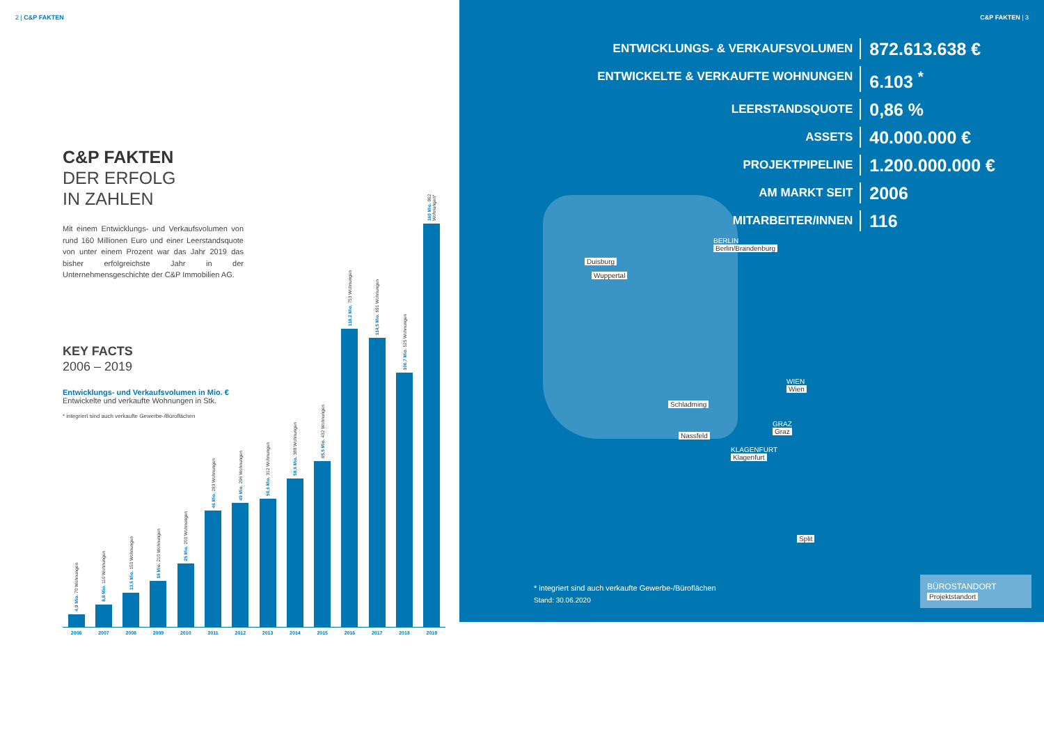2 | C&P FAKTEN
C&P FAKTEN
DER ERFOLG
IN ZAHLEN
Mit einem Entwicklungs- und Verkaufsvolumen von rund 160 Millionen Euro und einer Leerstandsquote von unter einem Prozent war das Jahr 2019 das bisher erfolgreichste Jahr in der Unternehmensgeschichte der C&P Immobilien AG.
KEY FACTS
2006 – 2019
Entwicklungs- und Verkaufsvolumen in Mio. €
Entwickelte und verkaufte Wohnungen in Stk.
* integriert sind auch verkaufte Gewerbe-/Büroflächen
4,9 Mio. 70 Wohnungen
2006
8,8 Mio. 110 Wohnungen
2007
13,5 Mio. 150 Wohnungen
2008
18 Mio. 210 Wohnungen
2009
25 Mio. 200 Wohnungen
2010
46 Mio. 283 Wohnungen
2011
49 Mio. 296 Wohnungen
2012
50,6 Mio. 312 Wohnungen
2013
58,6 Mio. 388 Wohnungen
2014
65,5 Mio. 432 Wohnungen
2015
118,2 Mio. 753 Wohnungen
2016
114,5 Mio. 691 Wohnungen
2017
100,7 Mio. 525 Wohnungen
2018
160 Mio. 862 Wohnungen*
2019
C&P FAKTEN | 3
ENTWICKLUNGS- & VERKAUFSVOLUMEN
872.613.638 €
ENTWICKELTE & VERKAUFTE WOHNUNGEN
6.103 <sup>*</sup>
LEERSTANDSQUOTE
0,86 %
ASSETS
40.000.000 €
PROJEKTPIPELINE
1.200.000.000 €
AM MARKT SEIT
2006
MITARBEITER/INNEN
116
BERLIN
Berlin/Brandenburg
Duisburg
Wuppertal
WIEN
Wien
Schladming
GRAZ
Graz
Nassfeld
KLAGENFURT
Klagenfurt
Split
* integriert sind auch verkaufte Gewerbe-/Büroflächen
Stand: 30.06.2020
BÜROSTANDORT
Projektstandort